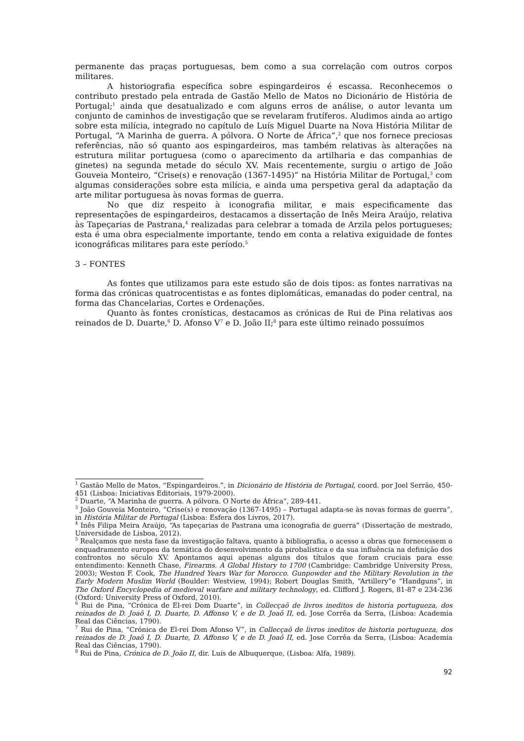permanente das praças portuguesas, bem como a sua correlação com outros corpos militares.
A historiografia específica sobre espingardeiros é escassa. Reconhecemos o contributo prestado pela entrada de Gastão Mello de Matos no Dicionário de História de Portugal;<sup>1</sup> ainda que desatualizado e com alguns erros de análise, o autor levanta um conjunto de caminhos de investigação que se revelaram frutíferos. Aludimos ainda ao artigo sobre esta milícia, integrado no capítulo de Luís Miguel Duarte na Nova História Militar de Portugal, “A Marinha de guerra. A pólvora. O Norte de África”,<sup>2</sup> que nos fornece preciosas referências, não só quanto aos espingardeiros, mas também relativas às alterações na estrutura militar portuguesa (como o aparecimento da artilharia e das companhias de ginetes) na segunda metade do século XV. Mais recentemente, surgiu o artigo de João Gouveia Monteiro, “Crise(s) e renovação (1367-1495)” na História Militar de Portugal,<sup>3</sup> com algumas considerações sobre esta milícia, e ainda uma perspetiva geral da adaptação da arte militar portuguesa às novas formas de guerra.
No que diz respeito à iconografia militar, e mais especificamente das representações de espingardeiros, destacamos a dissertação de Inês Meira Araújo, relativa às Tapeçarias de Pastrana,<sup>4</sup> realizadas para celebrar a tomada de Arzila pelos portugueses; esta é uma obra especialmente importante, tendo em conta a relativa exiguidade de fontes iconográficas militares para este período.<sup>5</sup>
3 – FONTES
As fontes que utilizamos para este estudo são de dois tipos: as fontes narrativas na forma das crónicas quatrocentistas e as fontes diplomáticas, emanadas do poder central, na forma das Chancelarias, Cortes e Ordenações.
Quanto às fontes cronísticas, destacamos as crónicas de Rui de Pina relativas aos reinados de D. Duarte,<sup>6</sup> D. Afonso V<sup>7</sup> e D. João II;<sup>8</sup> para este último reinado possuímos
<sup>1</sup> Gastão Mello de Matos, “Espingardeiros.”, in Dicionário de História de Portugal, coord. por Joel Serrão, 450-451 (Lisboa: Iniciativas Editoriais, 1979-2000).
<sup>2</sup> Duarte, “A Marinha de guerra. A pólvora. O Norte de África“, 289-441.
<sup>3</sup> João Gouveia Monteiro, “Crise(s) e renovação (1367-1495) – Portugal adapta-se às novas formas de guerra”, in História Militar de Portugal (Lisboa: Esfera dos Livros, 2017).
<sup>4</sup> Inês Filipa Meira Araújo, “As tapeçarias de Pastrana uma iconografia de guerra” (Dissertação de mestrado, Universidade de Lisboa, 2012).
<sup>5</sup> Realçamos que nesta fase da investigação faltava, quanto à bibliografia, o acesso a obras que fornecessem o enquadramento europeu da temática do desenvolvimento da pirobalística e da sua influência na definição dos confrontos no século XV. Apontamos aqui apenas alguns dos títulos que foram cruciais para esse entendimento: Kenneth Chase, Firearms. A Global History to 1700 (Cambridge: Cambridge University Press, 2003); Weston F. Cook, The Hundred Years War for Morocco. Gunpowder and the Military Revolution in the Early Modern Muslim World (Boulder: Westview, 1994); Robert Douglas Smith, “Artillery”e “Handguns”, in The Oxford Encyclopedia of medieval warfare and military technology, ed. Clifford J. Rogers, 81-87 e 234-236 (Oxford: University Press of Oxford, 2010).
<sup>6</sup> Rui de Pina, “Crónica de El-rei Dom Duarte”, in Collecçaõ de livros ineditos de historia portugueza, dos reinados de D. Joaõ I, D. Duarte, D. Affonso V, e de D. Joaõ II, ed. Jose Corrêa da Serra, (Lisboa: Academia Real das Ciências, 1790).
<sup>7</sup> Rui de Pina, “Crónica de El-rei Dom Afonso V”, in Collecçaõ de livros ineditos de historia portugueza, dos reinados de D. Joaõ I, D. Duarte, D. Affonso V, e de D. Joaõ II, ed. Jose Corrêa da Serra, (Lisboa: Academia Real das Ciências, 1790).
<sup>8</sup> Rui de Pina, Crónica de D. João II, dir. Luís de Albuquerque, (Lisboa: Alfa, 1989).
92